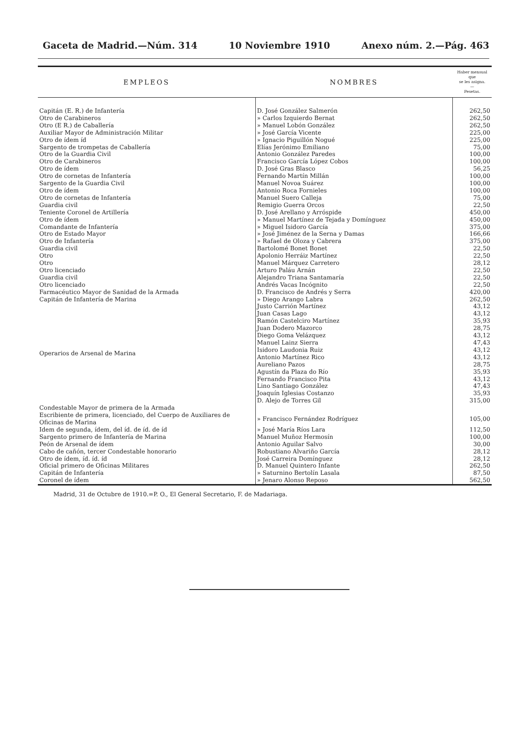Gaceta de Madrid.—Núm. 314 10 Noviembre 1910 Anexo núm. 2.—Pág. 463
| EMPLEOS | NOMBRES | Haber mensual que se les asigna. — Pesetas. |
| --- | --- | --- |
| Capitán (E. R.) de Infantería | D. José González Salmerón | 262,50 |
| Otro de Carabineros | » Carlos Izquierdo Bernat | 262,50 |
| Otro (E R.) de Caballería | » Manuel Lobón González | 262,50 |
| Auxiliar Mayor de Administración Militar | » José García Vicente | 225,00 |
| Otro de ídem íd | » Ignacio Piguillón Nogué | 225,00 |
| Sargento de trompetas de Caballería | Elías Jerónimo Emiliano | 75,00 |
| Otro de la Guardia Civil | Antonio González Paredes | 100,00 |
| Otro de Carabineros | Francisco García López Cobos | 100,00 |
| Otro de ídem | D. José Gras Blasco | 56,25 |
| Otro de cornetas de Infantería | Fernando Martín Millán | 100,00 |
| Sargento de la Guardia Civil | Manuel Novoa Suárez | 100,00 |
| Otro de ídem | Antonio Roca Fornieles | 100,00 |
| Otro de cornetas de Infantería | Manuel Suero Calleja | 75,00 |
| Guardia civil | Remigio Guerra Orcos | 22,50 |
| Teniente Coronel de Artillería | D. José Arellano y Arróspide | 450,00 |
| Otro de ídem | » Manuel Martínez de Tejada y Domínguez | 450,00 |
| Comandante de Infantería | » Miguel Isidoro García | 375,00 |
| Otro de Estado Mayor | » José Jiménez de la Serna y Damas | 166,66 |
| Otro de Infantería | » Rafael de Oloza y Cabrera | 375,00 |
| Guardia civil | Bartolomé Bonet Bonet | 22,50 |
| Otro | Apolonio Herráiz Martínez | 22,50 |
| Otro | Manuel Márquez Carretero | 28,12 |
| Otro licenciado | Arturo Paláu Arnán | 22,50 |
| Guardia civil | Alejandro Triana Santamaría | 22,50 |
| Otro licenciado | Andrés Vacas Incógnito | 22,50 |
| Farmacéutico Mayor de Sanidad de la Armada | D. Francisco de Andrés y Serra | 420,00 |
| Capitán de Infantería de Marina | » Diego Arango Labra | 262,50 |
| Operarios de Arsenal de Marina | Justo Carrión Martínez | 43,12 |
| | Juan Casas Lago | 43,12 |
| | Ramón Castelciro Martínez | 35,93 |
| | Juan Dodero Mazorco | 28,75 |
| | Diego Goma Velázquez | 43,12 |
| | Manuel Lainz Sierra | 47,43 |
| | Isidoro Laudonia Ruiz | 43,12 |
| | Antonio Martínez Rico | 43,12 |
| | Aureliano Pazos | 28,75 |
| | Agustín da Plaza do Río | 35,93 |
| | Fernando Francisco Pita | 43,12 |
| | Lino Santiago González | 47,43 |
| | Joaquín Iglesias Costanzo | 35,93 |
| | D. Alejo de Torres Gil | 315,00 |
| Condestable Mayor de primera de la Armada | | |
| Escribiente de primera, licenciado, del Cuerpo de Auxiliares de Oficinas de Marina | » Francisco Fernández Rodríguez | 105,00 |
| Idem de segunda, ídem, del íd. de íd. de íd | » José María Ríos Lara | 112,50 |
| Sargento primero de Infantería de Marina | Manuel Muñoz Hermosín | 100,00 |
| Peón de Arsenal de ídem | Antonio Aguilar Salvo | 30,00 |
| Cabo de cañón, tercer Condestable honorario | Robustiano Alvariño García | 28,12 |
| Otro de ídem, íd. íd. íd | José Carreira Domínguez | 28,12 |
| Oficial primero de Oficinas Militares | D. Manuel Quintero Infante | 262,50 |
| Capitán de Infantería | » Saturnino Bertolín Lasala | 87,50 |
| Coronel de ídem | » Jenaro Alonso Reposo | 562,50 |
Madrid, 31 de Octubre de 1910.=P. O., El General Secretario, F. de Madariaga.